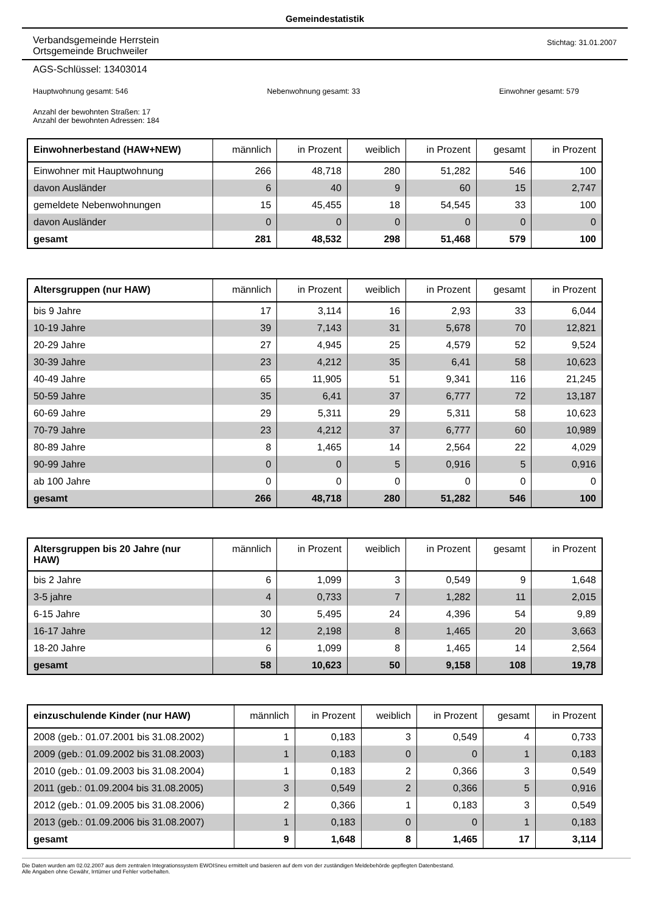Gemeindestatistik
Verbandsgemeinde Herrstein
Ortsgemeinde Bruchweiler
Stichtag: 31.01.2007
AGS-Schlüssel: 13403014
Hauptwohnung gesamt: 546 Nebenwohnung gesamt: 33 Einwohner gesamt: 579
Anzahl der bewohnten Straßen: 17
Anzahl der bewohnten Adressen: 184
| Einwohnerbestand (HAW+NEW) | männlich | in Prozent | weiblich | in Prozent | gesamt | in Prozent |
| --- | --- | --- | --- | --- | --- | --- |
| Einwohner mit Hauptwohnung | 266 | 48,718 | 280 | 51,282 | 546 | 100 |
| davon Ausländer | 6 | 40 | 9 | 60 | 15 | 2,747 |
| gemeldete Nebenwohnungen | 15 | 45,455 | 18 | 54,545 | 33 | 100 |
| davon Ausländer | 0 | 0 | 0 | 0 | 0 | 0 |
| gesamt | 281 | 48,532 | 298 | 51,468 | 579 | 100 |
| Altersgruppen (nur HAW) | männlich | in Prozent | weiblich | in Prozent | gesamt | in Prozent |
| --- | --- | --- | --- | --- | --- | --- |
| bis 9 Jahre | 17 | 3,114 | 16 | 2,93 | 33 | 6,044 |
| 10-19 Jahre | 39 | 7,143 | 31 | 5,678 | 70 | 12,821 |
| 20-29 Jahre | 27 | 4,945 | 25 | 4,579 | 52 | 9,524 |
| 30-39 Jahre | 23 | 4,212 | 35 | 6,41 | 58 | 10,623 |
| 40-49 Jahre | 65 | 11,905 | 51 | 9,341 | 116 | 21,245 |
| 50-59 Jahre | 35 | 6,41 | 37 | 6,777 | 72 | 13,187 |
| 60-69 Jahre | 29 | 5,311 | 29 | 5,311 | 58 | 10,623 |
| 70-79 Jahre | 23 | 4,212 | 37 | 6,777 | 60 | 10,989 |
| 80-89 Jahre | 8 | 1,465 | 14 | 2,564 | 22 | 4,029 |
| 90-99 Jahre | 0 | 0 | 5 | 0,916 | 5 | 0,916 |
| ab 100 Jahre | 0 | 0 | 0 | 0 | 0 | 0 |
| gesamt | 266 | 48,718 | 280 | 51,282 | 546 | 100 |
| Altersgruppen bis 20 Jahre (nur HAW) | männlich | in Prozent | weiblich | in Prozent | gesamt | in Prozent |
| --- | --- | --- | --- | --- | --- | --- |
| bis 2 Jahre | 6 | 1,099 | 3 | 0,549 | 9 | 1,648 |
| 3-5 jahre | 4 | 0,733 | 7 | 1,282 | 11 | 2,015 |
| 6-15 Jahre | 30 | 5,495 | 24 | 4,396 | 54 | 9,89 |
| 16-17 Jahre | 12 | 2,198 | 8 | 1,465 | 20 | 3,663 |
| 18-20 Jahre | 6 | 1,099 | 8 | 1,465 | 14 | 2,564 |
| gesamt | 58 | 10,623 | 50 | 9,158 | 108 | 19,78 |
| einzuschulende Kinder (nur HAW) | männlich | in Prozent | weiblich | in Prozent | gesamt | in Prozent |
| --- | --- | --- | --- | --- | --- | --- |
| 2008 (geb.: 01.07.2001 bis 31.08.2002) | 1 | 0,183 | 3 | 0,549 | 4 | 0,733 |
| 2009 (geb.: 01.09.2002 bis 31.08.2003) | 1 | 0,183 | 0 | 0 | 1 | 0,183 |
| 2010 (geb.: 01.09.2003 bis 31.08.2004) | 1 | 0,183 | 2 | 0,366 | 3 | 0,549 |
| 2011 (geb.: 01.09.2004 bis 31.08.2005) | 3 | 0,549 | 2 | 0,366 | 5 | 0,916 |
| 2012 (geb.: 01.09.2005 bis 31.08.2006) | 2 | 0,366 | 1 | 0,183 | 3 | 0,549 |
| 2013 (geb.: 01.09.2006 bis 31.08.2007) | 1 | 0,183 | 0 | 0 | 1 | 0,183 |
| gesamt | 9 | 1,648 | 8 | 1,465 | 17 | 3,114 |
Die Daten wurden am 02.02.2007 aus dem zentralen Integrationssystem EWOISneu ermittelt und basieren auf dem von der zuständigen Meldebehörde gepflegten Datenbestand.
Alle Angaben ohne Gewähr, Irrtümer und Fehler vorbehalten.